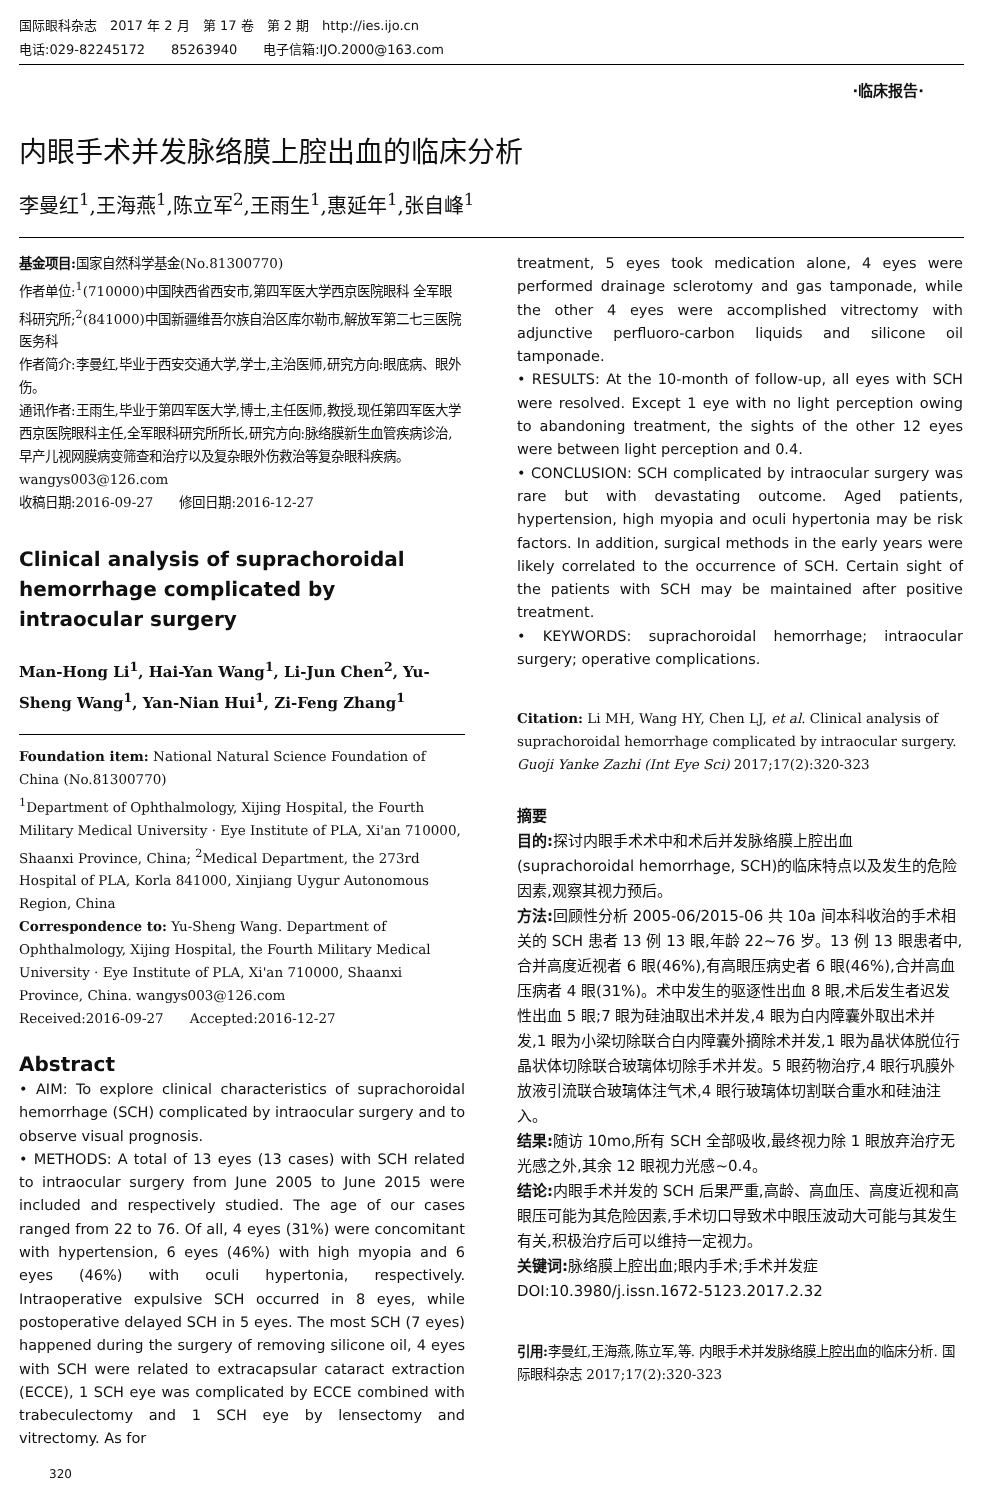国际眼科杂志　2017 年 2 月　第 17 卷　第 2 期　http://ies.ijo.cn
电话:029-82245172　　85263940　　电子信箱:IJO.2000@163.com
·临床报告·
内眼手术并发脉络膜上腔出血的临床分析
李曼红<sup>1</sup>,王海燕<sup>1</sup>,陈立军<sup>2</sup>,王雨生<sup>1</sup>,惠延年<sup>1</sup>,张自峰<sup>1</sup>
基金项目: 国家自然科学基金(No.81300770)
作者单位:<sup>1</sup>(710000)中国陕西省西安市,第四军医大学西京医院眼科 全军眼科研究所;<sup>2</sup>(841000)中国新疆维吾尔族自治区库尔勒市,解放军第二七三医院医务科
作者简介:李曼红,毕业于西安交通大学,学士,主治医师,研究方向:眼底病、眼外伤。
通讯作者:王雨生,毕业于第四军医大学,博士,主任医师,教授,现任第四军医大学西京医院眼科主任,全军眼科研究所所长,研究方向:脉络膜新生血管疾病诊治,早产儿视网膜病变筛查和治疗以及复杂眼外伤救治等复杂眼科疾病。wangys003@126.com
收稿日期:2016-09-27　　修回日期:2016-12-27
Clinical analysis of suprachoroidal hemorrhage complicated by intraocular surgery
Man-Hong Li<sup>1</sup>, Hai-Yan Wang<sup>1</sup>, Li-Jun Chen<sup>2</sup>, Yu-Sheng Wang<sup>1</sup>, Yan-Nian Hui<sup>1</sup>, Zi-Feng Zhang<sup>1</sup>
Foundation item: National Natural Science Foundation of China (No.81300770)
<sup>1</sup> Department of Ophthalmology, Xijing Hospital, the Fourth Military Medical University · Eye Institute of PLA, Xi'an 710000, Shaanxi Province, China; <sup>2</sup>Medical Department, the 273rd Hospital of PLA, Korla 841000, Xinjiang Uygur Autonomous Region, China
Correspondence to: Yu-Sheng Wang. Department of Ophthalmology, Xijing Hospital, the Fourth Military Medical University · Eye Institute of PLA, Xi'an 710000, Shaanxi Province, China. wangys003@126.com
Received:2016-09-27　　Accepted:2016-12-27
Abstract
• AIM: To explore clinical characteristics of suprachoroidal hemorrhage (SCH) complicated by intraocular surgery and to observe visual prognosis.
• METHODS: A total of 13 eyes (13 cases) with SCH related to intraocular surgery from June 2005 to June 2015 were included and respectively studied. The age of our cases ranged from 22 to 76. Of all, 4 eyes (31%) were concomitant with hypertension, 6 eyes (46%) with high myopia and 6 eyes (46%) with oculi hypertonia, respectively. Intraoperative expulsive SCH occurred in 8 eyes, while postoperative delayed SCH in 5 eyes. The most SCH (7 eyes) happened during the surgery of removing silicone oil, 4 eyes with SCH were related to extracapsular cataract extraction (ECCE), 1 SCH eye was complicated by ECCE combined with trabeculectomy and 1 SCH eye by lensectomy and vitrectomy. As for
320
treatment, 5 eyes took medication alone, 4 eyes were performed drainage sclerotomy and gas tamponade, while the other 4 eyes were accomplished vitrectomy with adjunctive perfluoro-carbon liquids and silicone oil tamponade.
• RESULTS: At the 10-month of follow-up, all eyes with SCH were resolved. Except 1 eye with no light perception owing to abandoning treatment, the sights of the other 12 eyes were between light perception and 0.4.
• CONCLUSION: SCH complicated by intraocular surgery was rare but with devastating outcome. Aged patients, hypertension, high myopia and oculi hypertonia may be risk factors. In addition, surgical methods in the early years were likely correlated to the occurrence of SCH. Certain sight of the patients with SCH may be maintained after positive treatment.
• KEYWORDS: suprachoroidal hemorrhage; intraocular surgery; operative complications.
Citation: Li MH, Wang HY, Chen LJ, et al. Clinical analysis of suprachoroidal hemorrhage complicated by intraocular surgery. Guoji Yanke Zazhi (Int Eye Sci) 2017;17(2):320-323
摘要
目的: 探讨内眼手术术中和术后并发脉络膜上腔出血(suprachoroidal hemorrhage, SCH)的临床特点以及发生的危险因素,观察其视力预后。
方法: 回顾性分析 2005-06/2015-06 共 10a 间本科收治的手术相关的 SCH 患者 13 例 13 眼,年龄 22~76 岁。13 例 13 眼患者中,合并高度近视者 6 眼(46%),有高眼压病史者 6 眼(46%),合并高血压病者 4 眼(31%)。术中发生的驱逐性出血 8 眼,术后发生者迟发性出血 5 眼;7 眼为硅油取出术并发,4 眼为白内障囊外取出术并发,1 眼为小梁切除联合白内障囊外摘除术并发,1 眼为晶状体脱位行晶状体切除联合玻璃体切除手术并发。5 眼药物治疗,4 眼行巩膜外放液引流联合玻璃体注气术,4 眼行玻璃体切割联合重水和硅油注入。
结果: 随访 10mo,所有 SCH 全部吸收,最终视力除 1 眼放弃治疗无光感之外,其余 12 眼视力光感~0.4。
结论: 内眼手术并发的 SCH 后果严重,高龄、高血压、高度近视和高眼压可能为其危险因素,手术切口导致术中眼压波动大可能与其发生有关,积极治疗后可以维持一定视力。
关键词: 脉络膜上腔出血;眼内手术;手术并发症
DOI:10.3980/j.issn.1672-5123.2017.2.32
引用: 李曼红,王海燕,陈立军,等. 内眼手术并发脉络膜上腔出血的临床分析. 国际眼科杂志 2017;17(2):320-323